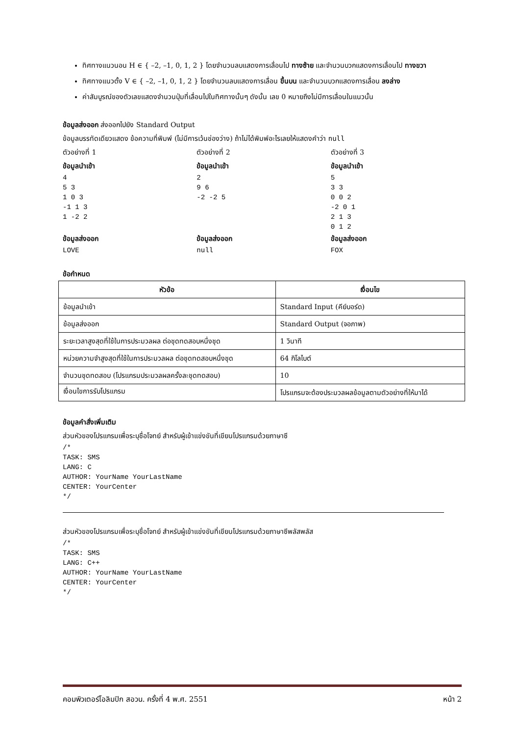ทิศทางแนวนอน H ∈ { –2, –1, 0, 1, 2 } โดยจำนวนลบแสดงการเลื่อนไป ทางซ้าย และจำนวนบวกแสดงการเลื่อนไป ทางขวา
ทิศทางแนวตั้ง V ∈ { –2, –1, 0, 1, 2 } โดยจำนวนลบแสดงการเลื่อน ขึ้นบน และจำนวนบวกแสดงการเลื่อน ลงล่าง
ค่าสัมบูรณ์ของตัวเลขแสดงจำนวนปุ่มที่เลื่อนไปในทิศทางนั้นๆ ดังนั้น เลข 0 หมายถึงไม่มีการเลื่อนในแนวนั้น
ข้อมูลส่งออก ส่งออกไปยัง Standard Output
ข้อมูลบรรทัดเดียวแสดง ข้อความที่พิมพ์ (ไม่มีการเว้นช่องว่าง) ถ้าไม่ได้พิมพ์อะไรเลยให้แสดงคำว่า null
ตัวอย่างที่ 1
ข้อมูลนำเข้า
4
5 3
1 0 3
-1 1 3
1 -2 2
ข้อมูลส่งออก
LOVE
ตัวอย่างที่ 2
ข้อมูลนำเข้า
2
9 6
-2 -2 5
ข้อมูลส่งออก
null
ตัวอย่างที่ 3
ข้อมูลนำเข้า
5
3 3
0 0 2
-2 0 1
2 1 3
0 1 2
ข้อมูลส่งออก
FOX
ข้อกำหนด
| หัวข้อ | เงื่อนไข |
| --- | --- |
| ข้อมูลนำเข้า | Standard Input (คีย์บอร์ด) |
| ข้อมูลส่งออก | Standard Output (จอภาพ) |
| ระยะเวลาสูงสุดที่ใช้ในการประมวลผล ต่อชุดทดสอบหนึ่งชุด | 1 วินาที |
| หน่วยความจำสูงสุดที่ใช้ในการประมวลผล ต่อชุดทดสอบหนึ่งชุด | 64 กิโลไบต์ |
| จำนวนชุดทดสอบ (โปรแกรมประมวลผลครั้งละชุดทดสอบ) | 10 |
| เงื่อนไขการรับโปรแกรม | โปรแกรมจะต้องประมวลผลข้อมูลตามตัวอย่างที่ให้มาได้ |
ข้อมูลคำสั่งเพิ่มเติม
ส่วนหัวของโปรแกรมเพื่อระบุชื่อโจทย์ สำหรับผู้เข้าแข่งขันที่เขียนโปรแกรมด้วยภาษาซี
/*
TASK: SMS
LANG: C
AUTHOR: YourName YourLastName
CENTER: YourCenter
*/
ส่วนหัวของโปรแกรมเพื่อระบุชื่อโจทย์ สำหรับผู้เข้าแข่งขันที่เขียนโปรแกรมด้วยภาษาซีพลัสพลัส
/*
TASK: SMS
LANG: C++
AUTHOR: YourName YourLastName
CENTER: YourCenter
*/
คอมพิวเตอร์โอลิมปิก สอวน. ครั้งที่ 4 พ.ศ. 2551 หน้า 2